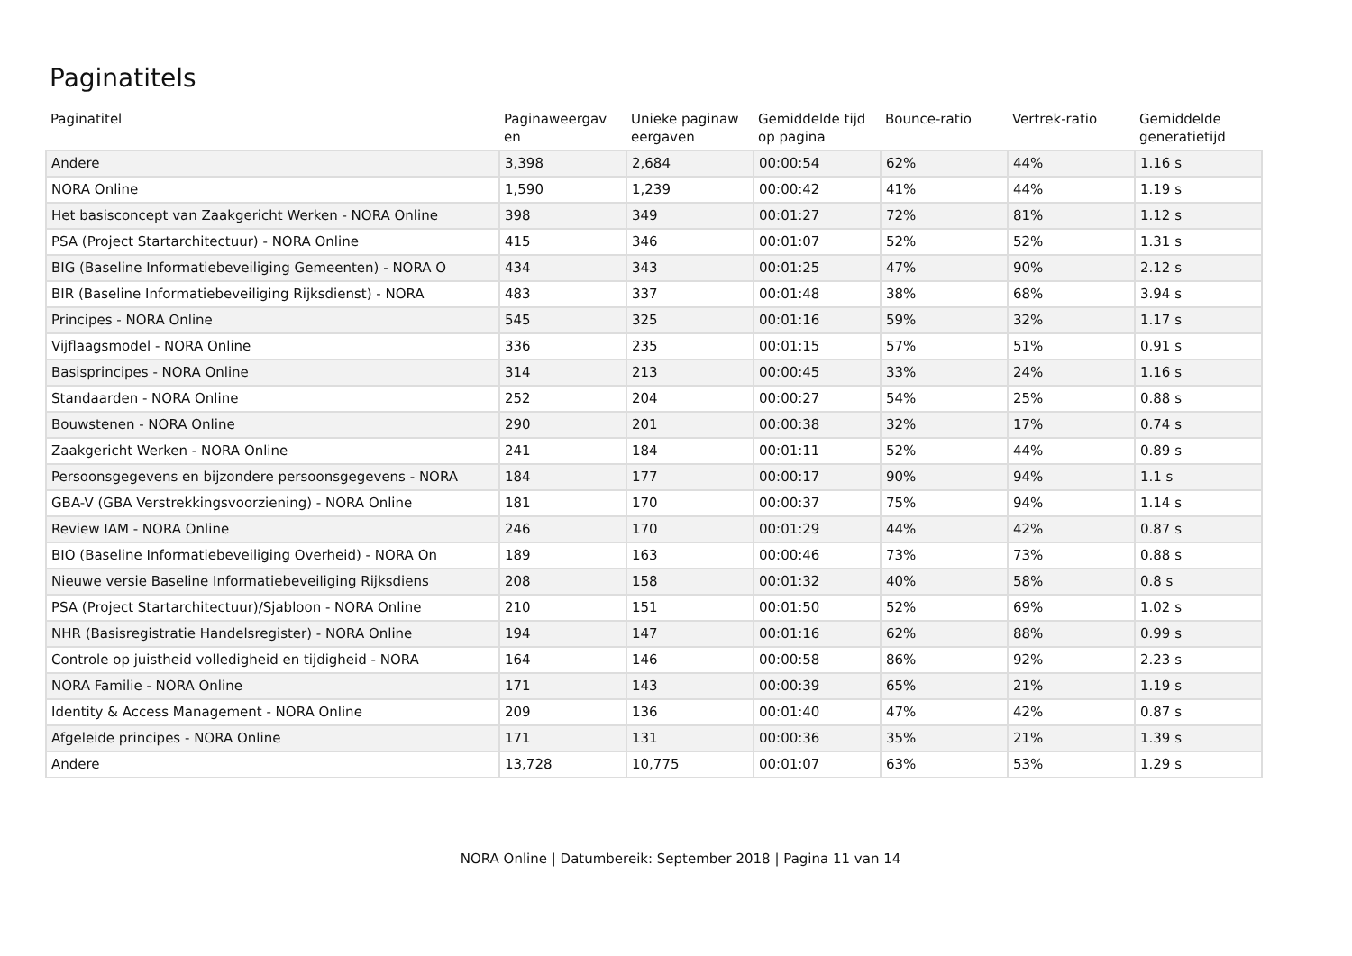Paginatitels
| Paginatitel | Paginaweergav en | Unieke paginaw eergaven | Gemiddelde tijd op pagina | Bounce-ratio | Vertrek-ratio | Gemiddelde generatietijd |
| --- | --- | --- | --- | --- | --- | --- |
| Andere | 3,398 | 2,684 | 00:00:54 | 62% | 44% | 1.16 s |
| NORA Online | 1,590 | 1,239 | 00:00:42 | 41% | 44% | 1.19 s |
| Het basisconcept van Zaakgericht Werken - NORA Online | 398 | 349 | 00:01:27 | 72% | 81% | 1.12 s |
| PSA (Project Startarchitectuur) - NORA Online | 415 | 346 | 00:01:07 | 52% | 52% | 1.31 s |
| BIG (Baseline Informatiebeveiliging Gemeenten) - NORA O | 434 | 343 | 00:01:25 | 47% | 90% | 2.12 s |
| BIR (Baseline Informatiebeveiliging Rijksdienst) - NORA | 483 | 337 | 00:01:48 | 38% | 68% | 3.94 s |
| Principes - NORA Online | 545 | 325 | 00:01:16 | 59% | 32% | 1.17 s |
| Vijflaagsmodel - NORA Online | 336 | 235 | 00:01:15 | 57% | 51% | 0.91 s |
| Basisprincipes - NORA Online | 314 | 213 | 00:00:45 | 33% | 24% | 1.16 s |
| Standaarden - NORA Online | 252 | 204 | 00:00:27 | 54% | 25% | 0.88 s |
| Bouwstenen - NORA Online | 290 | 201 | 00:00:38 | 32% | 17% | 0.74 s |
| Zaakgericht Werken - NORA Online | 241 | 184 | 00:01:11 | 52% | 44% | 0.89 s |
| Persoonsgegevens en bijzondere persoonsgegevens - NORA | 184 | 177 | 00:00:17 | 90% | 94% | 1.1 s |
| GBA-V (GBA Verstrekkingsvoorziening) - NORA Online | 181 | 170 | 00:00:37 | 75% | 94% | 1.14 s |
| Review IAM - NORA Online | 246 | 170 | 00:01:29 | 44% | 42% | 0.87 s |
| BIO (Baseline Informatiebeveiliging Overheid) - NORA On | 189 | 163 | 00:00:46 | 73% | 73% | 0.88 s |
| Nieuwe versie Baseline Informatiebeveiliging Rijksdiens | 208 | 158 | 00:01:32 | 40% | 58% | 0.8 s |
| PSA (Project Startarchitectuur)/Sjabloon - NORA Online | 210 | 151 | 00:01:50 | 52% | 69% | 1.02 s |
| NHR (Basisregistratie Handelsregister) - NORA Online | 194 | 147 | 00:01:16 | 62% | 88% | 0.99 s |
| Controle op juistheid volledigheid en tijdigheid - NORA | 164 | 146 | 00:00:58 | 86% | 92% | 2.23 s |
| NORA Familie - NORA Online | 171 | 143 | 00:00:39 | 65% | 21% | 1.19 s |
| Identity & Access Management - NORA Online | 209 | 136 | 00:01:40 | 47% | 42% | 0.87 s |
| Afgeleide principes - NORA Online | 171 | 131 | 00:00:36 | 35% | 21% | 1.39 s |
| Andere | 13,728 | 10,775 | 00:01:07 | 63% | 53% | 1.29 s |
NORA Online | Datumbereik: September 2018 | Pagina 11 van 14